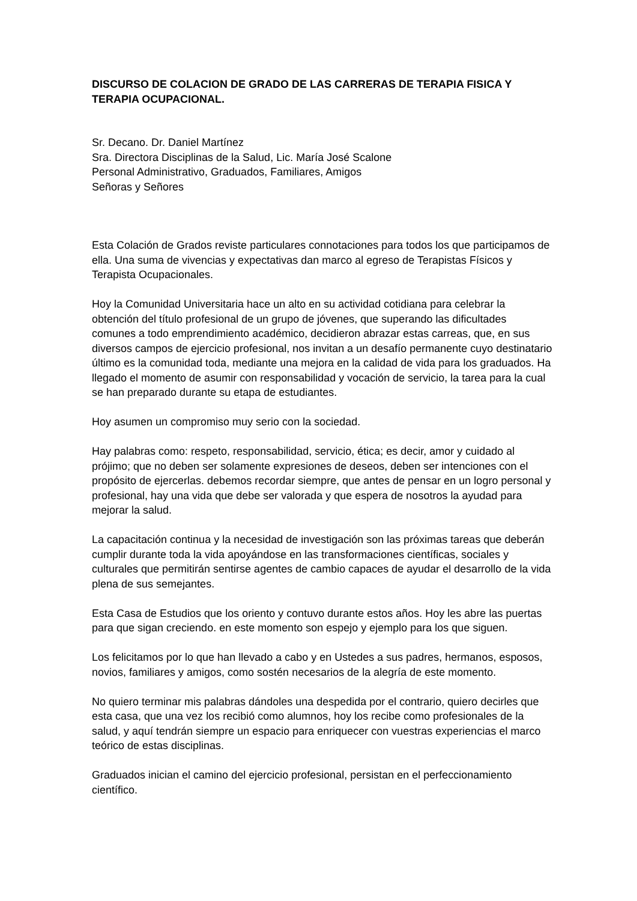DISCURSO DE COLACION DE GRADO DE LAS CARRERAS DE TERAPIA FISICA Y TERAPIA OCUPACIONAL.
Sr. Decano. Dr. Daniel Martínez
Sra. Directora Disciplinas de la Salud, Lic. María José Scalone
Personal Administrativo, Graduados, Familiares, Amigos
Señoras y Señores
Esta Colación de Grados reviste particulares connotaciones para todos los que participamos de ella. Una suma de vivencias y expectativas dan marco al egreso de Terapistas Físicos y Terapista Ocupacionales.
Hoy la Comunidad Universitaria hace un alto en su actividad cotidiana para celebrar la obtención del título profesional de un grupo de jóvenes, que superando las dificultades comunes a todo emprendimiento académico, decidieron abrazar estas carreas, que, en sus diversos campos de ejercicio profesional, nos invitan a un desafío permanente cuyo destinatario último es la comunidad toda, mediante una mejora en la calidad de vida para los graduados. Ha llegado el momento de asumir con responsabilidad y vocación de servicio, la tarea para la cual se han preparado durante su etapa de estudiantes.
Hoy asumen un compromiso muy serio con la sociedad.
Hay palabras como: respeto, responsabilidad, servicio, ética; es decir, amor y cuidado al prójimo; que no deben ser solamente expresiones de deseos, deben ser intenciones con el propósito de ejercerlas. debemos recordar siempre, que antes de pensar en un logro personal y profesional, hay una vida que debe ser valorada y que espera de nosotros la ayudad para mejorar la salud.
La capacitación continua y la necesidad de investigación son las próximas tareas que deberán cumplir durante toda la vida apoyándose en las transformaciones científicas, sociales y culturales que permitirán sentirse agentes de cambio capaces de ayudar el desarrollo de la vida plena de sus semejantes.
Esta Casa de Estudios que los oriento y contuvo durante estos años. Hoy les abre las puertas para que sigan creciendo. en este momento son espejo y ejemplo para los que siguen.
Los felicitamos por lo que han llevado a cabo y en Ustedes a sus padres, hermanos, esposos, novios, familiares y amigos, como sostén necesarios de la alegría de este momento.
No quiero terminar mis palabras dándoles una despedida por el contrario, quiero decirles que esta casa, que una vez los recibió como alumnos, hoy los recibe como profesionales de la salud, y aquí tendrán siempre un espacio para enriquecer con vuestras experiencias el marco teórico de estas disciplinas.
Graduados inician el camino del ejercicio profesional, persistan en el perfeccionamiento científico.